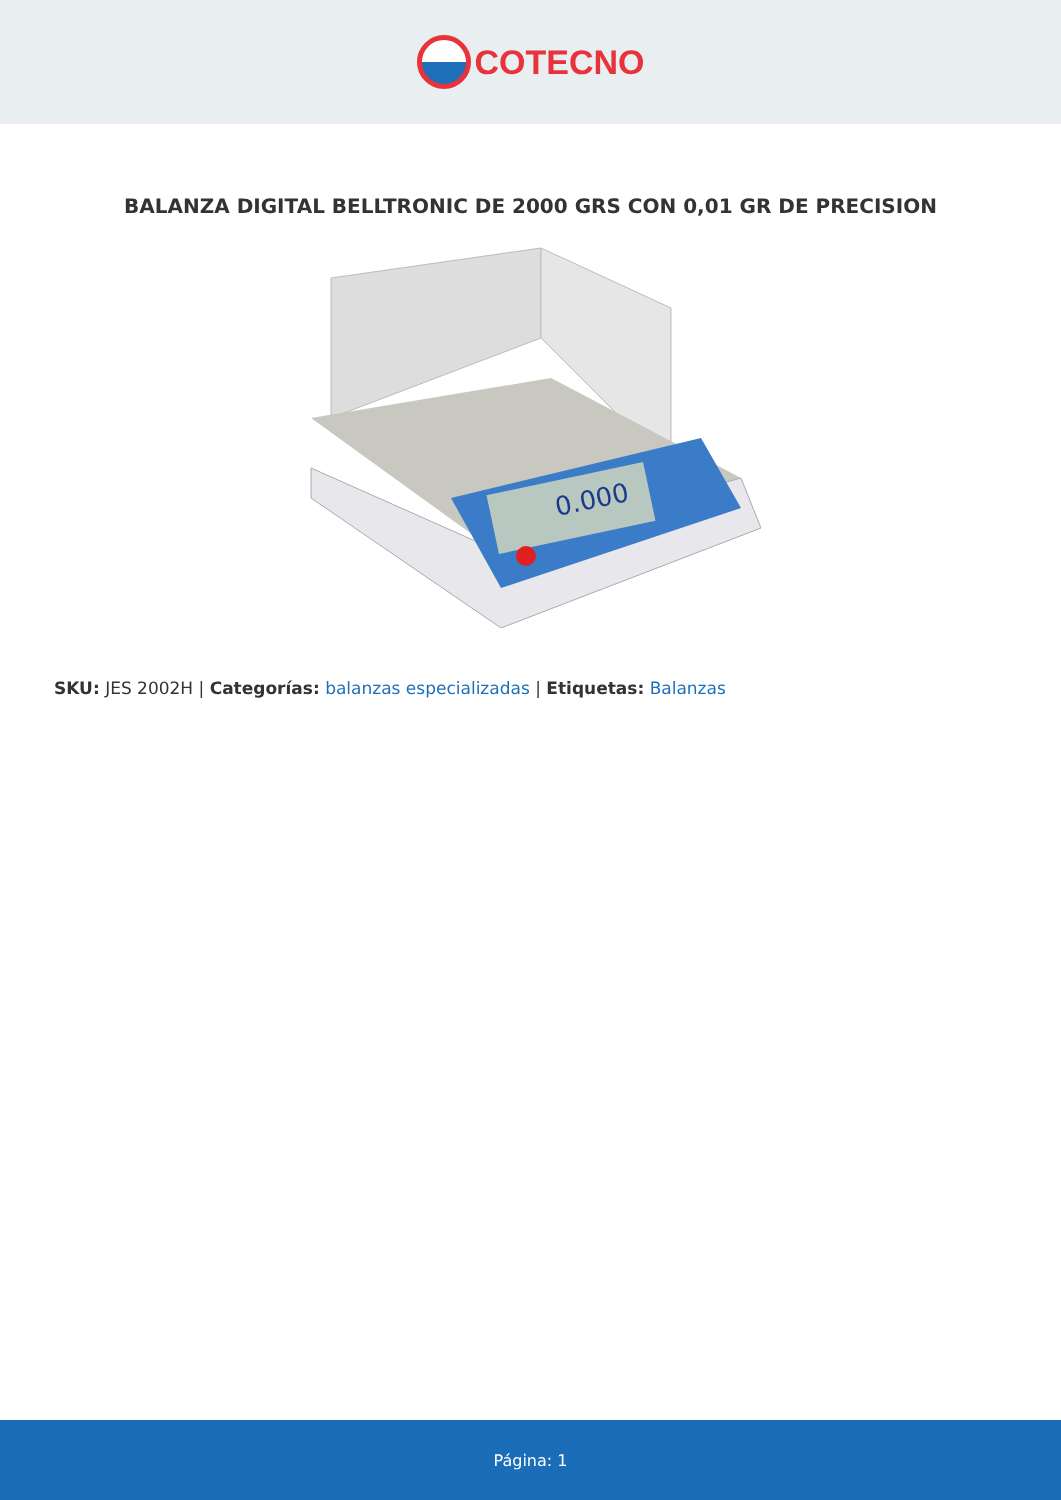COTECNO
BALANZA DIGITAL BELLTRONIC DE 2000 GRS CON 0,01 GR DE PRECISION
0.000
SKU: JES 2002H | Categorías: balanzas especializadas | Etiquetas: Balanzas
Página: 1